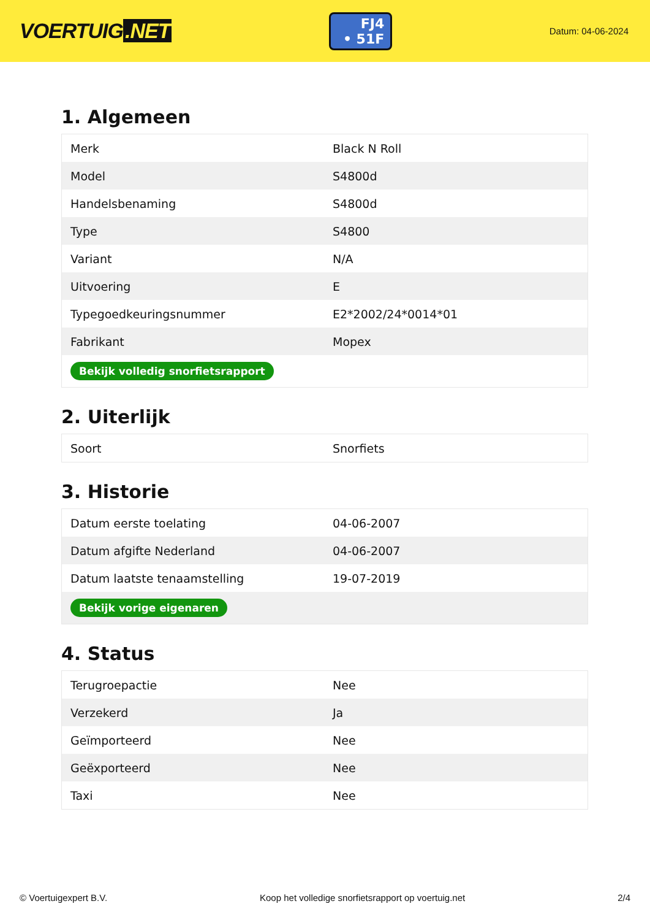VOERTUIG.NET
FJ4
• 51F
Datum: 04-06-2024
1. Algemeen
| Merk | Black N Roll |
| Model | S4800d |
| Handelsbenaming | S4800d |
| Type | S4800 |
| Variant | N/A |
| Uitvoering | E |
| Typegoedkeuringsnummer | E2*2002/24*0014*01 |
| Fabrikant | Mopex |
| Bekijk volledig snorfietsrapport | |
2. Uiterlijk
| Soort | Snorfiets |
3. Historie
| Datum eerste toelating | 04-06-2007 |
| Datum afgifte Nederland | 04-06-2007 |
| Datum laatste tenaamstelling | 19-07-2019 |
| Bekijk vorige eigenaren | |
4. Status
| Terugroepactie | Nee |
| Verzekerd | Ja |
| Geïmporteerd | Nee |
| Geëxporteerd | Nee |
| Taxi | Nee |
© Voertuigexpert B.V. Koop het volledige snorfietsrapport op voertuig.net 2/4